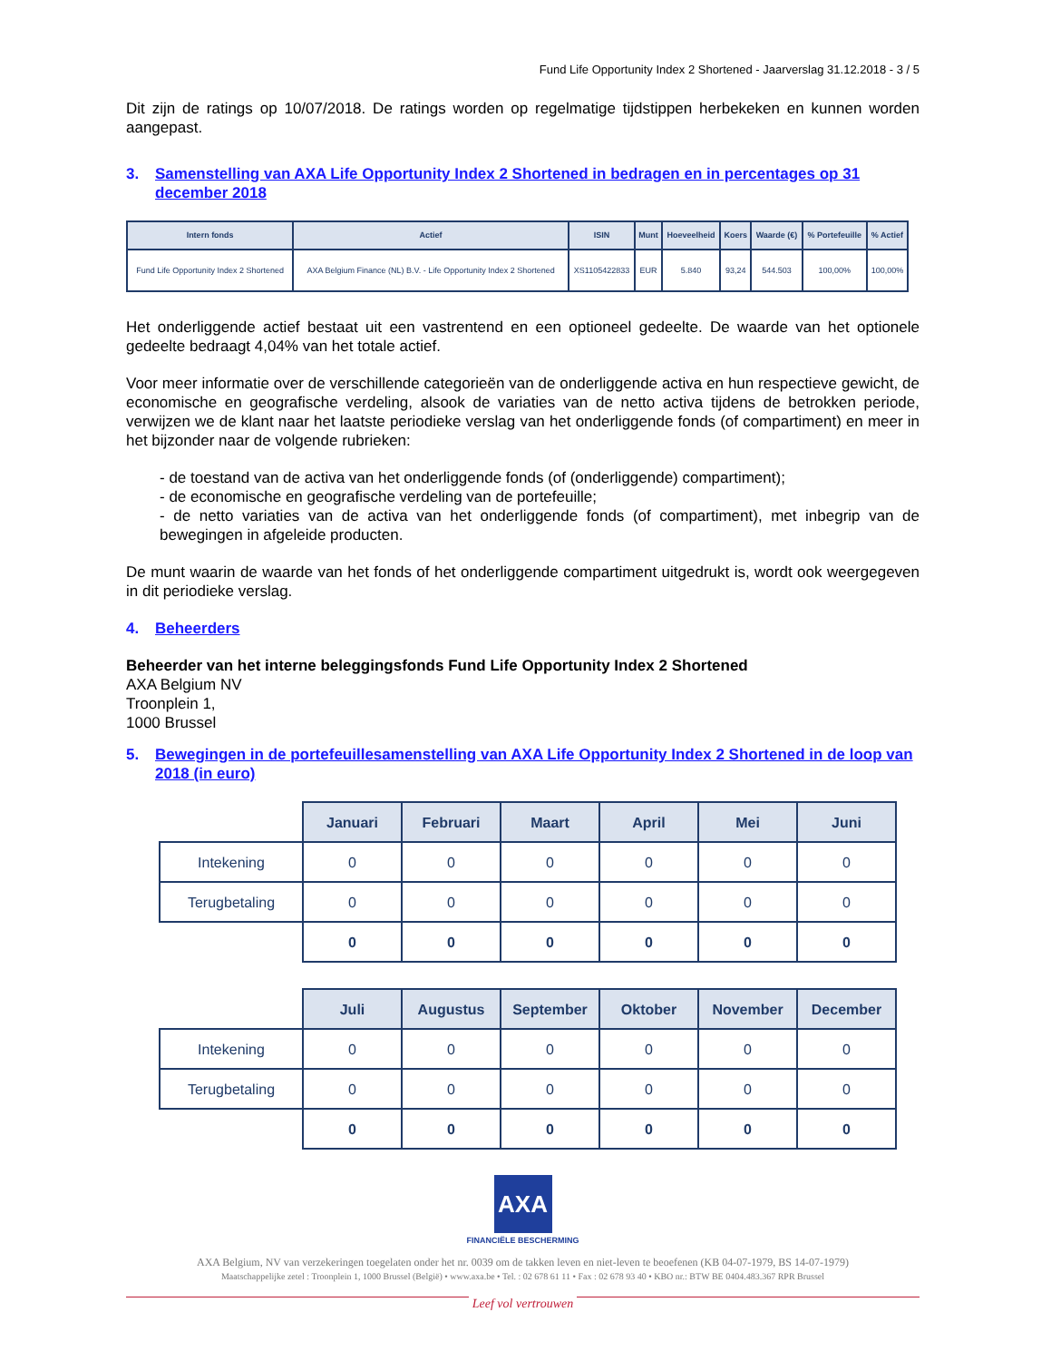Fund Life Opportunity Index 2 Shortened - Jaarverslag 31.12.2018 - 3 / 5
Dit zijn de ratings op 10/07/2018. De ratings worden op regelmatige tijdstippen herbekeken en kunnen worden aangepast.
3. Samenstelling van AXA Life Opportunity Index 2 Shortened in bedragen en in percentages op 31 december 2018
| Intern fonds | Actief | ISIN | Munt | Hoeveelheid | Koers | Waarde (€) | % Portefeuille | % Actief |
| --- | --- | --- | --- | --- | --- | --- | --- | --- |
| Fund Life Opportunity Index 2 Shortened | AXA Belgium Finance (NL) B.V. - Life Opportunity Index 2 Shortened | XS1105422833 | EUR | 5.840 | 93,24 | 544.503 | 100,00% | 100,00% |
Het onderliggende actief bestaat uit een vastrentend en een optioneel gedeelte. De waarde van het optionele gedeelte bedraagt 4,04% van het totale actief.
Voor meer informatie over de verschillende categorieën van de onderliggende activa en hun respectieve gewicht, de economische en geografische verdeling, alsook de variaties van de netto activa tijdens de betrokken periode, verwijzen we de klant naar het laatste periodieke verslag van het onderliggende fonds (of compartiment) en meer in het bijzonder naar de volgende rubrieken:
- de toestand van de activa van het onderliggende fonds (of (onderliggende) compartiment);
- de economische en geografische verdeling van de portefeuille;
- de netto variaties van de activa van het onderliggende fonds (of compartiment), met inbegrip van de bewegingen in afgeleide producten.
De munt waarin de waarde van het fonds of het onderliggende compartiment uitgedrukt is, wordt ook weergegeven in dit periodieke verslag.
4. Beheerders
Beheerder van het interne beleggingsfonds Fund Life Opportunity Index 2 Shortened
AXA Belgium NV
Troonplein 1,
1000 Brussel
5. Bewegingen in de portefeuillesamenstelling van AXA Life Opportunity Index 2 Shortened in de loop van 2018 (in euro)
| | Januari | Februari | Maart | April | Mei | Juni |
| Intekening | 0 | 0 | 0 | 0 | 0 | 0 |
| Terugbetaling | 0 | 0 | 0 | 0 | 0 | 0 |
| | 0 | 0 | 0 | 0 | 0 | 0 |
| | Juli | Augustus | September | Oktober | November | December |
| Intekening | 0 | 0 | 0 | 0 | 0 | 0 |
| Terugbetaling | 0 | 0 | 0 | 0 | 0 | 0 |
| | 0 | 0 | 0 | 0 | 0 | 0 |
AXA
FINANCIËLE BESCHERMING
AXA Belgium, NV van verzekeringen toegelaten onder het nr. 0039 om de takken leven en niet-leven te beoefenen (KB 04-07-1979, BS 14-07-1979)
Maatschappelijke zetel : Troonplein 1, 1000 Brussel (België) • www.axa.be • Tel. : 02 678 61 11 • Fax : 02 678 93 40 • KBO nr.: BTW BE 0404.483.367 RPR Brussel
Leef vol vertrouwen